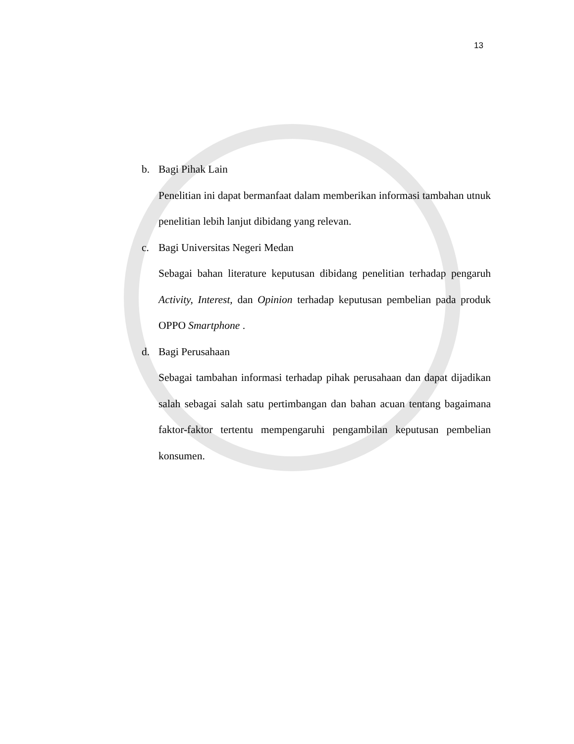13
b. Bagi Pihak Lain
Penelitian ini dapat bermanfaat dalam memberikan informasi tambahan utnuk penelitian lebih lanjut dibidang yang relevan.
c. Bagi Universitas Negeri Medan
Sebagai bahan literature keputusan dibidang penelitian terhadap pengaruh Activity, Interest, dan Opinion terhadap keputusan pembelian pada produk OPPO Smartphone .
d. Bagi Perusahaan
Sebagai tambahan informasi terhadap pihak perusahaan dan dapat dijadikan salah sebagai salah satu pertimbangan dan bahan acuan tentang bagaimana faktor-faktor tertentu mempengaruhi pengambilan keputusan pembelian konsumen.